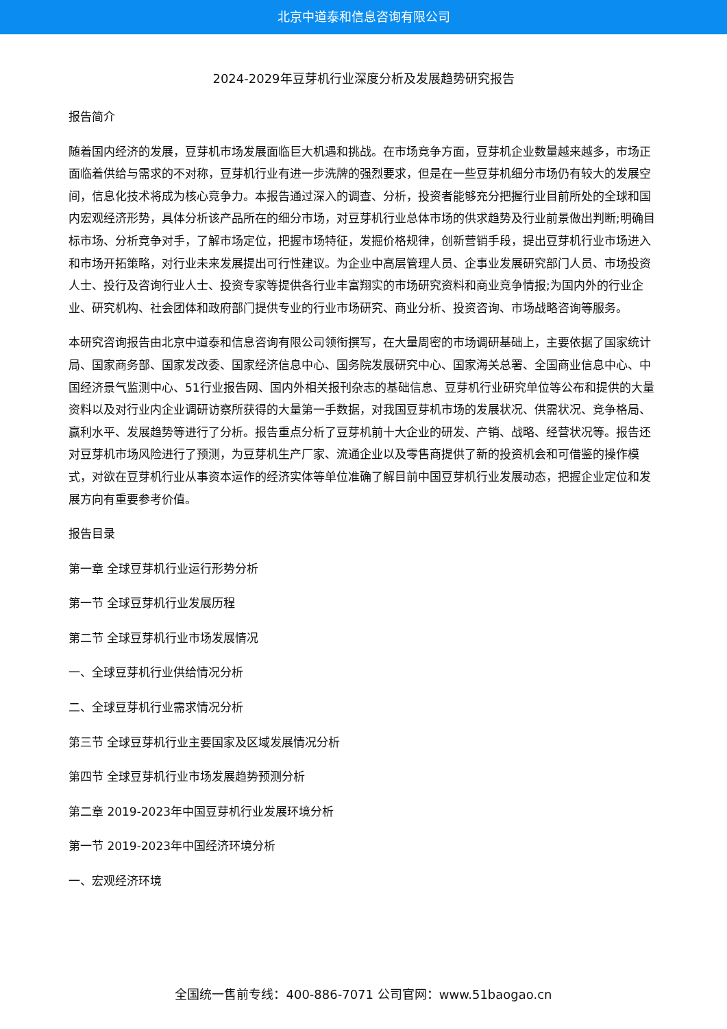北京中道泰和信息咨询有限公司
2024-2029年豆芽机行业深度分析及发展趋势研究报告
报告简介
随着国内经济的发展，豆芽机市场发展面临巨大机遇和挑战。在市场竞争方面，豆芽机企业数量越来越多，市场正面临着供给与需求的不对称，豆芽机行业有进一步洗牌的强烈要求，但是在一些豆芽机细分市场仍有较大的发展空间，信息化技术将成为核心竞争力。本报告通过深入的调查、分析，投资者能够充分把握行业目前所处的全球和国内宏观经济形势，具体分析该产品所在的细分市场，对豆芽机行业总体市场的供求趋势及行业前景做出判断;明确目标市场、分析竞争对手，了解市场定位，把握市场特征，发掘价格规律，创新营销手段，提出豆芽机行业市场进入和市场开拓策略，对行业未来发展提出可行性建议。为企业中高层管理人员、企事业发展研究部门人员、市场投资人士、投行及咨询行业人士、投资专家等提供各行业丰富翔实的市场研究资料和商业竞争情报;为国内外的行业企业、研究机构、社会团体和政府部门提供专业的行业市场研究、商业分析、投资咨询、市场战略咨询等服务。
本研究咨询报告由北京中道泰和信息咨询有限公司领衔撰写，在大量周密的市场调研基础上，主要依据了国家统计局、国家商务部、国家发改委、国家经济信息中心、国务院发展研究中心、国家海关总署、全国商业信息中心、中国经济景气监测中心、51行业报告网、国内外相关报刊杂志的基础信息、豆芽机行业研究单位等公布和提供的大量资料以及对行业内企业调研访察所获得的大量第一手数据，对我国豆芽机市场的发展状况、供需状况、竞争格局、赢利水平、发展趋势等进行了分析。报告重点分析了豆芽机前十大企业的研发、产销、战略、经营状况等。报告还对豆芽机市场风险进行了预测，为豆芽机生产厂家、流通企业以及零售商提供了新的投资机会和可借鉴的操作模式，对欲在豆芽机行业从事资本运作的经济实体等单位准确了解目前中国豆芽机行业发展动态，把握企业定位和发展方向有重要参考价值。
报告目录
第一章 全球豆芽机行业运行形势分析
第一节 全球豆芽机行业发展历程
第二节 全球豆芽机行业市场发展情况
一、全球豆芽机行业供给情况分析
二、全球豆芽机行业需求情况分析
第三节 全球豆芽机行业主要国家及区域发展情况分析
第四节 全球豆芽机行业市场发展趋势预测分析
第二章 2019-2023年中国豆芽机行业发展环境分析
第一节 2019-2023年中国经济环境分析
一、宏观经济环境
全国统一售前专线：400-886-7071 公司官网：www.51baogao.cn